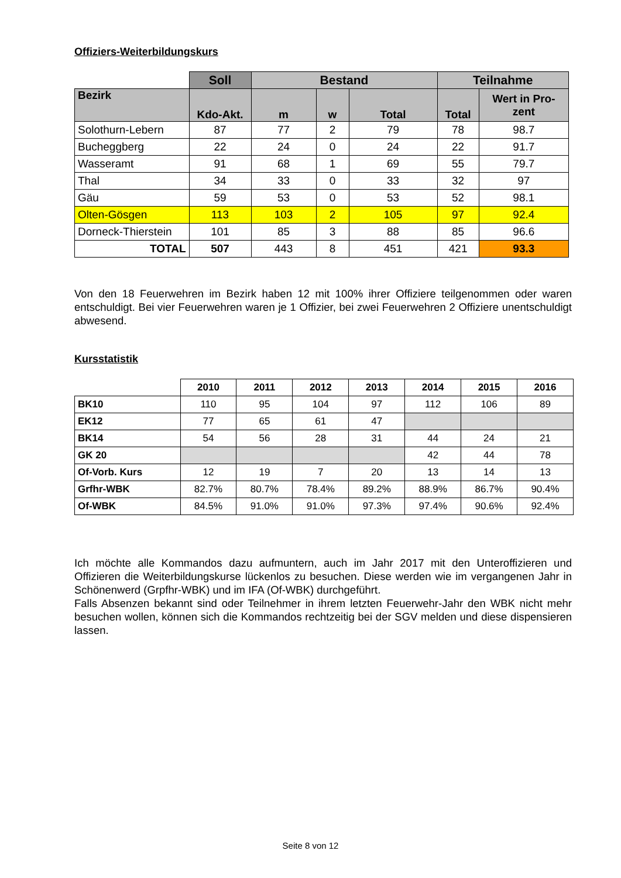Offiziers-Weiterbildungskurs
| | Soll | Bestand | | | Teilnahme | |
| --- | --- | --- | --- | --- | --- | --- |
| Bezirk | Kdo-Akt. | m | w | Total | Total | Wert in Pro- zent |
| Solothurn-Lebern | 87 | 77 | 2 | 79 | 78 | 98.7 |
| Bucheggberg | 22 | 24 | 0 | 24 | 22 | 91.7 |
| Wasseramt | 91 | 68 | 1 | 69 | 55 | 79.7 |
| Thal | 34 | 33 | 0 | 33 | 32 | 97 |
| Gäu | 59 | 53 | 0 | 53 | 52 | 98.1 |
| Olten-Gösgen | 113 | 103 | 2 | 105 | 97 | 92.4 |
| Dorneck-Thierstein | 101 | 85 | 3 | 88 | 85 | 96.6 |
| TOTAL | 507 | 443 | 8 | 451 | 421 | 93.3 |
Von den 18 Feuerwehren im Bezirk haben 12 mit 100% ihrer Offiziere teilgenommen oder waren entschuldigt. Bei vier Feuerwehren waren je 1 Offizier, bei zwei Feuerwehren 2 Offiziere unent­schuldigt abwesend.
Kursstatistik
| | 2010 | 2011 | 2012 | 2013 | 2014 | 2015 | 2016 |
| --- | --- | --- | --- | --- | --- | --- | --- |
| BK10 | 110 | 95 | 104 | 97 | 112 | 106 | 89 |
| EK12 | 77 | 65 | 61 | 47 | | | |
| BK14 | 54 | 56 | 28 | 31 | 44 | 24 | 21 |
| GK 20 | | | | | 42 | 44 | 78 |
| Of-Vorb. Kurs | 12 | 19 | 7 | 20 | 13 | 14 | 13 |
| Grfhr-WBK | 82.7% | 80.7% | 78.4% | 89.2% | 88.9% | 86.7% | 90.4% |
| Of-WBK | 84.5% | 91.0% | 91.0% | 97.3% | 97.4% | 90.6% | 92.4% |
Ich möchte alle Kommandos dazu aufmuntern, auch im Jahr 2017 mit den Unteroffizieren und Offizieren die Weiterbildungskurse lückenlos zu besuchen. Diese werden wie im vergange­nen Jahr in Schönenwerd (Grpfhr-WBK) und im IFA (Of-WBK) durchgeführt.
Falls Absenzen bekannt sind oder Teilnehmer in ihrem letzten Feuerwehr-Jahr den WBK nicht mehr besuchen wollen, können sich die Kommandos rechtzeitig bei der SGV melden und diese dispensieren lassen.
Seite 8 von 12